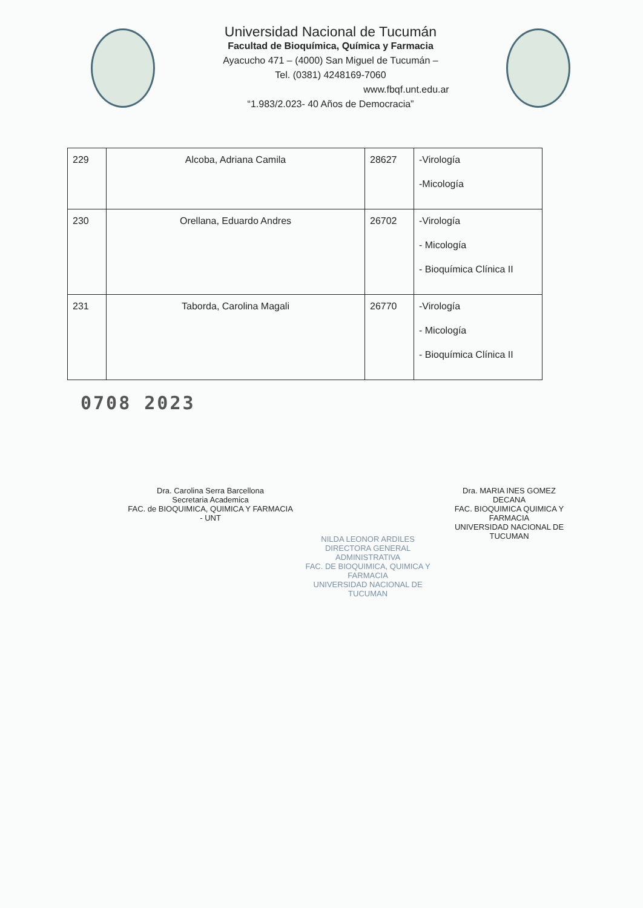Universidad Nacional de Tucumán
Facultad de Bioquímica, Química y Farmacia
Ayacucho 471 – (4000) San Miguel de Tucumán –
Tel. (0381) 4248169-7060
www.fbqf.unt.edu.ar
“1.983/2.023- 40 Años de Democracia”
| 229 | Alcoba, Adriana Camila | 28627 | -Virología -Micología |
| 230 | Orellana, Eduardo Andres | 26702 | -Virología - Micología - Bioquímica Clínica II |
| 231 | Taborda, Carolina Magali | 26770 | -Virología - Micología - Bioquímica Clínica II |
0708 2023
Dra. Carolina Serra Barcellona
Secretaria Academica
FAC. de BIOQUIMICA, QUIMICA Y FARMACIA - UNT
NILDA LEONOR ARDILES
DIRECTORA GENERAL ADMINISTRATIVA
FAC. DE BIOQUIMICA, QUIMICA Y FARMACIA
UNIVERSIDAD NACIONAL DE TUCUMAN
Dra. MARIA INES GOMEZ
DECANA
FAC. BIOQUIMICA QUIMICA Y FARMACIA
UNIVERSIDAD NACIONAL DE TUCUMAN